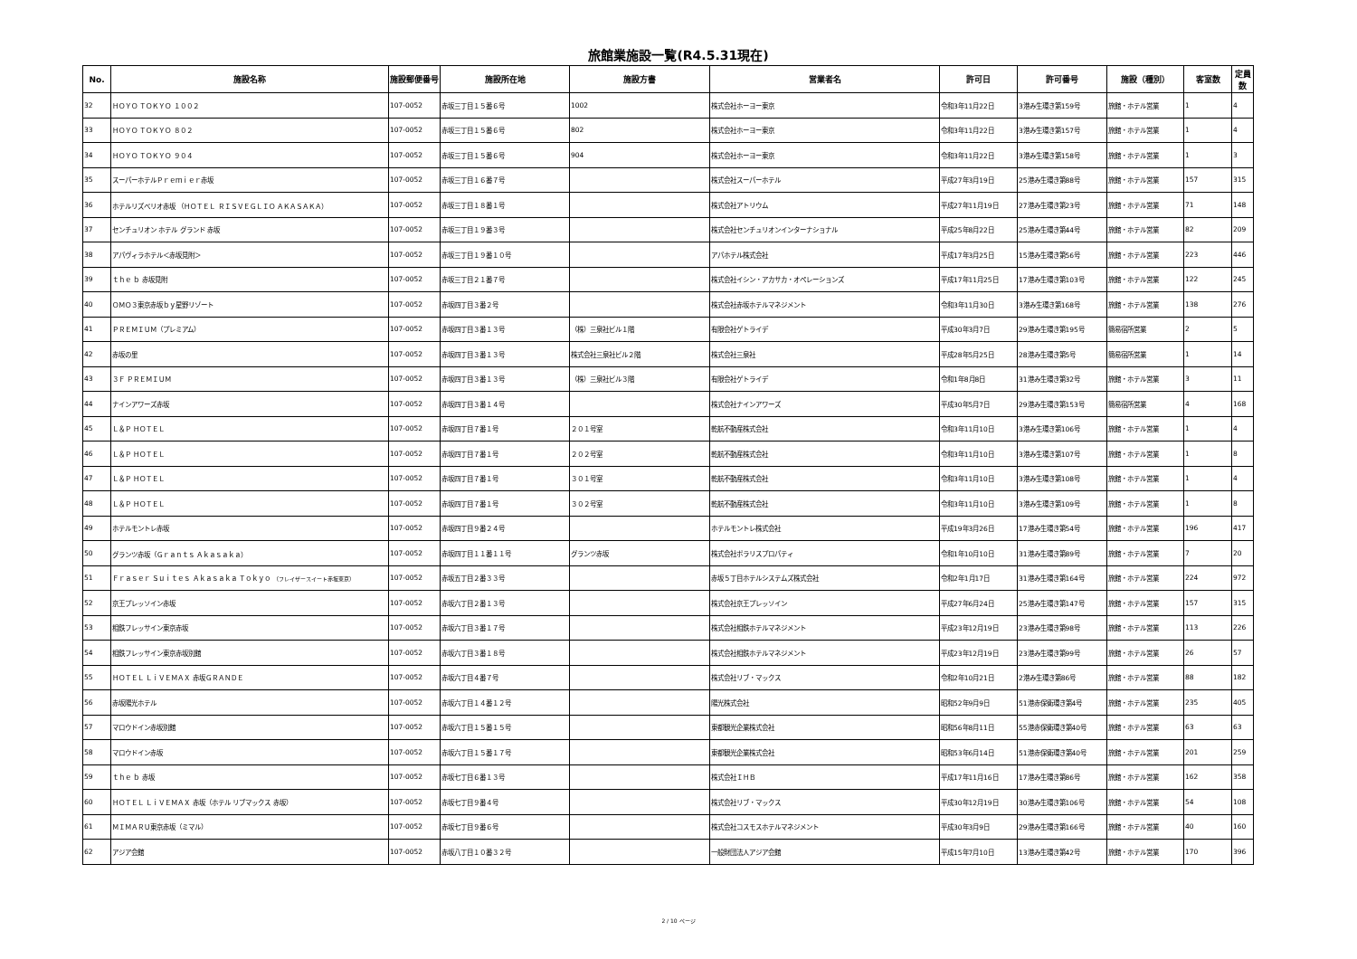旅館業施設一覧(R4.5.31現在)
| No. | 施設名称 | 施設郵便番号 | 施設所在地 | 施設方書 | 営業者名 | 許可日 | 許可番号 | 施設（種別） | 客室数 | 定員数 |
| --- | --- | --- | --- | --- | --- | --- | --- | --- | --- | --- |
| 32 | ＨＯＹＯ ＴＯＫＹＯ １００２ | 107-0052 | 赤坂三丁目１５番６号 | 1002 | 株式会社ホーヨー東京 | 令和3年11月22日 | 3港み生環き第159号 | 旅館・ホテル営業 | 1 | 4 |
| 33 | ＨＯＹＯ ＴＯＫＹＯ ８０２ | 107-0052 | 赤坂三丁目１５番６号 | 802 | 株式会社ホーヨー東京 | 令和3年11月22日 | 3港み生環き第157号 | 旅館・ホテル営業 | 1 | 4 |
| 34 | ＨＯＹＯ ＴＯＫＹＯ ９０４ | 107-0052 | 赤坂三丁目１５番６号 | 904 | 株式会社ホーヨー東京 | 令和3年11月22日 | 3港み生環き第158号 | 旅館・ホテル営業 | 1 | 3 |
| 35 | スーパーホテルＰｒｅｍｉｅｒ赤坂 | 107-0052 | 赤坂三丁目１６番７号 | | 株式会社スーパーホテル | 平成27年3月19日 | 25港み生環き第88号 | 旅館・ホテル営業 | 157 | 315 |
| 36 | ホテルリズベリオ赤坂 （ＨＯＴＥＬ ＲＩＳＶＥＧＬＩＯ ＡＫＡＳＡＫＡ） | 107-0052 | 赤坂三丁目１８番１号 | | 株式会社アトリウム | 平成27年11月19日 | 27港み生環き第23号 | 旅館・ホテル営業 | 71 | 148 |
| 37 | センチュリオン ホテル グランド 赤坂 | 107-0052 | 赤坂三丁目１９番３号 | | 株式会社センチュリオンインターナショナル | 平成25年8月22日 | 25港み生環き第44号 | 旅館・ホテル営業 | 82 | 209 |
| 38 | アパヴィラホテル＜赤坂見附＞ | 107-0052 | 赤坂三丁目１９番１０号 | | アパホテル株式会社 | 平成17年3月25日 | 15港み生環き第56号 | 旅館・ホテル営業 | 223 | 446 |
| 39 | ｔｈｅ ｂ 赤坂見附 | 107-0052 | 赤坂三丁目２１番７号 | | 株式会社イシン・アカサカ・オペレーションズ | 平成17年11月25日 | 17港み生環き第103号 | 旅館・ホテル営業 | 122 | 245 |
| 40 | ＯＭＯ３東京赤坂ｂｙ星野リゾート | 107-0052 | 赤坂四丁目３番２号 | | 株式会社赤坂ホテルマネジメント | 令和3年11月30日 | 3港み生環き第168号 | 旅館・ホテル営業 | 138 | 276 |
| 41 | ＰＲＥＭＩＵＭ（プレミアム） | 107-0052 | 赤坂四丁目３番１３号 | （株）三泉社ビル１階 | 有限会社ゲトライデ | 平成30年3月7日 | 29港み生環き第195号 | 簡易宿所営業 | 2 | 5 |
| 42 | 赤坂の里 | 107-0052 | 赤坂四丁目３番１３号 | 株式会社三泉社ビル２階 | 株式会社三泉社 | 平成28年5月25日 | 28港み生環き第5号 | 簡易宿所営業 | 1 | 14 |
| 43 | ３Ｆ ＰＲＥＭＩＵＭ | 107-0052 | 赤坂四丁目３番１３号 | （株）三泉社ビル３階 | 有限会社ゲトライデ | 令和1年8月8日 | 31港み生環き第32号 | 旅館・ホテル営業 | 3 | 11 |
| 44 | ナインアワーズ赤坂 | 107-0052 | 赤坂四丁目３番１４号 | | 株式会社ナインアワーズ | 平成30年5月7日 | 29港み生環き第153号 | 簡易宿所営業 | 4 | 168 |
| 45 | Ｌ＆Ｐ ＨＯＴＥＬ | 107-0052 | 赤坂四丁目７番１号 | ２０１号室 | 乾航不動産株式会社 | 令和3年11月10日 | 3港み生環き第106号 | 旅館・ホテル営業 | 1 | 4 |
| 46 | Ｌ＆Ｐ ＨＯＴＥＬ | 107-0052 | 赤坂四丁目７番１号 | ２０２号室 | 乾航不動産株式会社 | 令和3年11月10日 | 3港み生環き第107号 | 旅館・ホテル営業 | 1 | 8 |
| 47 | Ｌ＆Ｐ ＨＯＴＥＬ | 107-0052 | 赤坂四丁目７番１号 | ３０１号室 | 乾航不動産株式会社 | 令和3年11月10日 | 3港み生環き第108号 | 旅館・ホテル営業 | 1 | 4 |
| 48 | Ｌ＆Ｐ ＨＯＴＥＬ | 107-0052 | 赤坂四丁目７番１号 | ３０２号室 | 乾航不動産株式会社 | 令和3年11月10日 | 3港み生環き第109号 | 旅館・ホテル営業 | 1 | 8 |
| 49 | ホテルモントレ赤坂 | 107-0052 | 赤坂四丁目９番２４号 | | ホテルモントレ株式会社 | 平成19年3月26日 | 17港み生環き第54号 | 旅館・ホテル営業 | 196 | 417 |
| 50 | グランツ赤坂（Ｇｒａｎｔｓ Ａｋａｓａｋａ） | 107-0052 | 赤坂四丁目１１番１１号 | グランツ赤坂 | 株式会社ポラリスプロパティ | 令和1年10月10日 | 31港み生環き第89号 | 旅館・ホテル営業 | 7 | 20 |
| 51 | Ｆｒａｓｅｒ Ｓｕｉｔｅｓ Ａｋａｓａｋａ Ｔｏｋｙｏ （フレイザースイート赤坂東京） | 107-0052 | 赤坂五丁目２番３３号 | | 赤坂５丁目ホテルシステムズ株式会社 | 令和2年1月17日 | 31港み生環き第164号 | 旅館・ホテル営業 | 224 | 972 |
| 52 | 京王プレッソイン赤坂 | 107-0052 | 赤坂六丁目２番１３号 | | 株式会社京王プレッソイン | 平成27年6月24日 | 25港み生環き第147号 | 旅館・ホテル営業 | 157 | 315 |
| 53 | 相鉄フレッサイン東京赤坂 | 107-0052 | 赤坂六丁目３番１７号 | | 株式会社相鉄ホテルマネジメント | 平成23年12月19日 | 23港み生環き第98号 | 旅館・ホテル営業 | 113 | 226 |
| 54 | 相鉄フレッサイン東京赤坂別館 | 107-0052 | 赤坂六丁目３番１８号 | | 株式会社相鉄ホテルマネジメント | 平成23年12月19日 | 23港み生環き第99号 | 旅館・ホテル営業 | 26 | 57 |
| 55 | ＨＯＴＥＬ ＬｉＶＥＭＡＸ 赤坂ＧＲＡＮＤＥ | 107-0052 | 赤坂六丁目４番７号 | | 株式会社リブ・マックス | 令和2年10月21日 | 2港み生環き第86号 | 旅館・ホテル営業 | 88 | 182 |
| 56 | 赤坂陽光ホテル | 107-0052 | 赤坂六丁目１４番１２号 | | 陽光株式会社 | 昭和52年9月9日 | 51港赤保衛環き第4号 | 旅館・ホテル営業 | 235 | 405 |
| 57 | マロウドイン赤坂別館 | 107-0052 | 赤坂六丁目１５番１５号 | | 東都観光企業株式会社 | 昭和56年8月11日 | 55港赤保衛環き第40号 | 旅館・ホテル営業 | 63 | 63 |
| 58 | マロウドイン赤坂 | 107-0052 | 赤坂六丁目１５番１７号 | | 東都観光企業株式会社 | 昭和53年6月14日 | 51港赤保衛環き第40号 | 旅館・ホテル営業 | 201 | 259 |
| 59 | ｔｈｅ ｂ 赤坂 | 107-0052 | 赤坂七丁目６番１３号 | | 株式会社ＩＨＢ | 平成17年11月16日 | 17港み生環き第86号 | 旅館・ホテル営業 | 162 | 358 |
| 60 | ＨＯＴＥＬ ＬｉＶＥＭＡＸ 赤坂（ホテル リブマックス 赤坂） | 107-0052 | 赤坂七丁目９番４号 | | 株式会社リブ・マックス | 平成30年12月19日 | 30港み生環き第106号 | 旅館・ホテル営業 | 54 | 108 |
| 61 | ＭＩＭＡＲＵ東京赤坂（ミマル） | 107-0052 | 赤坂七丁目９番６号 | | 株式会社コスモスホテルマネジメント | 平成30年3月9日 | 29港み生環き第166号 | 旅館・ホテル営業 | 40 | 160 |
| 62 | アジア会館 | 107-0052 | 赤坂八丁目１０番３２号 | | 一般財団法人アジア会館 | 平成15年7月10日 | 13港み生環き第42号 | 旅館・ホテル営業 | 170 | 396 |
2 / 10 ページ